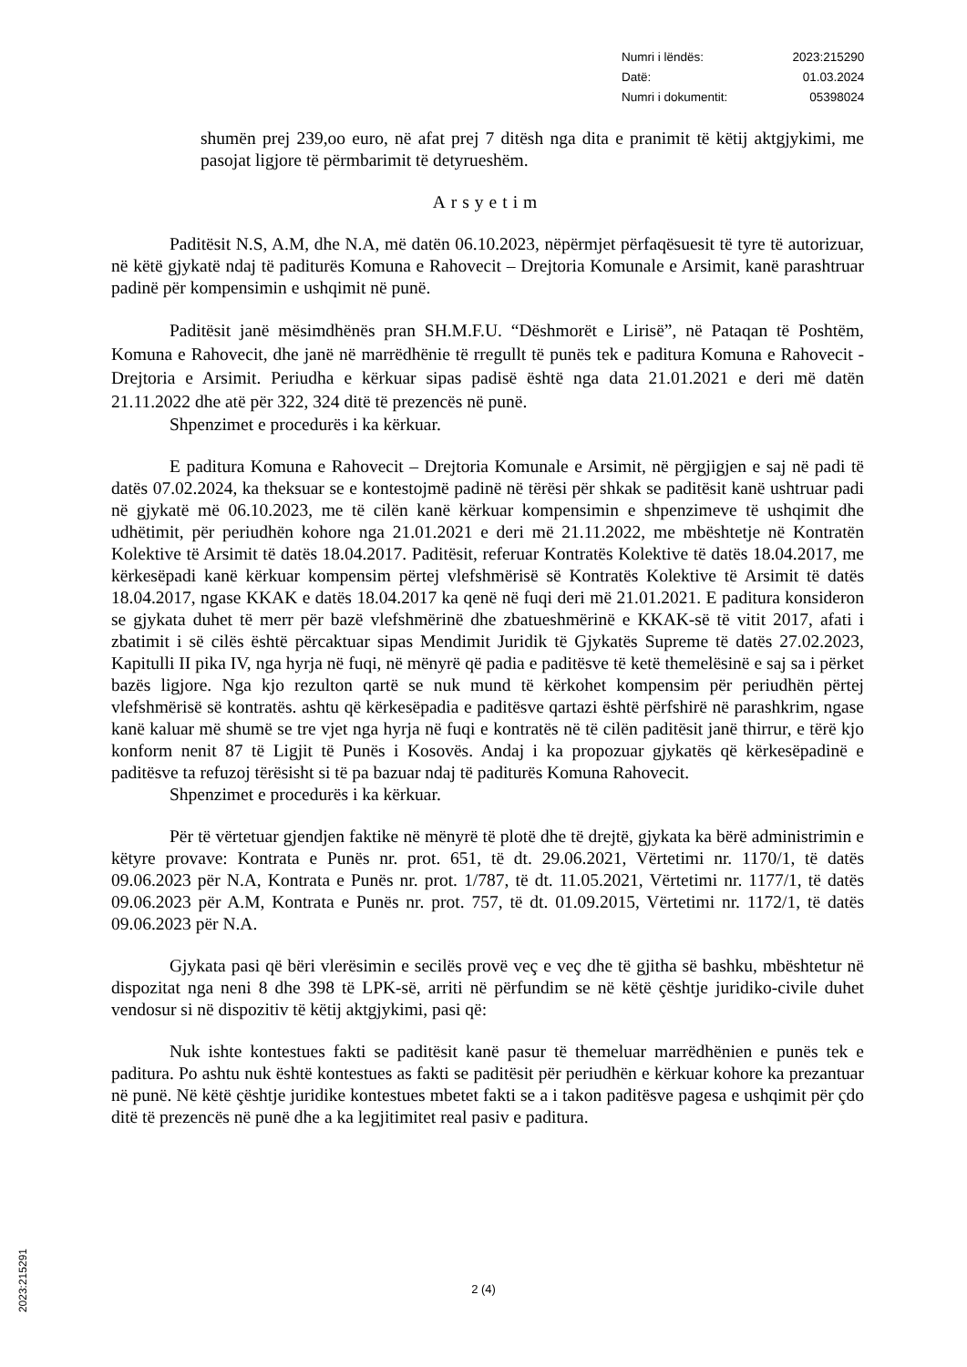| Numri i lëndës: | 2023:215290 |
| Datë: | 01.03.2024 |
| Numri i dokumentit: | 05398024 |
shumën prej 239,oo euro, në afat prej 7 ditësh nga dita e pranimit të këtij aktgjykimi, me pasojat ligjore të përmbarimit të detyrueshëm.
Arsyetim
Paditësit N.S, A.M, dhe N.A, më datën 06.10.2023, nëpërmjet përfaqësuesit të tyre të autorizuar, në këtë gjykatë ndaj të paditurës Komuna e Rahovecit – Drejtoria Komunale e Arsimit, kanë parashtruar padinë për kompensimin e ushqimit në punë.
Paditësit janë mësimdhënës pran SH.M.F.U. “Dëshmorët e Lirisë”, në Pataqan të Poshtëm, Komuna e Rahovecit, dhe janë në marrëdhënie të rregullt të punës tek e paditura Komuna e Rahovecit - Drejtoria e Arsimit. Periudha e kërkuar sipas padisë është nga data 21.01.2021 e deri më datën 21.11.2022 dhe atë për 322, 324 ditë të prezencës në punë.
Shpenzimet e procedurës i ka kërkuar.
E paditura Komuna e Rahovecit – Drejtoria Komunale e Arsimit, në përgjigjen e saj në padi të datës 07.02.2024, ka theksuar se e kontestojmë padinë në tërësi për shkak se paditësit kanë ushtruar padi në gjykatë më 06.10.2023, me të cilën kanë kërkuar kompensimin e shpenzimeve të ushqimit dhe udhëtimit, për periudhën kohore nga 21.01.2021 e deri më 21.11.2022, me mbështetje në Kontratën Kolektive të Arsimit të datës 18.04.2017. Paditësit, referuar Kontratës Kolektive të datës 18.04.2017, me kërkesëpadi kanë kërkuar kompensim përtej vlefshmërisë së Kontratës Kolektive të Arsimit të datës 18.04.2017, ngase KKAK e datës 18.04.2017 ka qenë në fuqi deri më 21.01.2021. E paditura konsideron se gjykata duhet të merr për bazë vlefshmërinë dhe zbatueshmërinë e KKAK-së të vitit 2017, afati i zbatimit i së cilës është përcaktuar sipas Mendimit Juridik të Gjykatës Supreme të datës 27.02.2023, Kapitulli II pika IV, nga hyrja në fuqi, në mënyrë që padia e paditësve të ketë themelësinë e saj sa i përket bazës ligjore. Nga kjo rezulton qartë se nuk mund të kërkohet kompensim për periudhën përtej vlefshmërisë së kontratës. ashtu që kërkesëpadia e paditësve qartazi është përfshirë në parashkrim, ngase kanë kaluar më shumë se tre vjet nga hyrja në fuqi e kontratës në të cilën paditësit janë thirrur, e tërë kjo konform nenit 87 të Ligjit të Punës i Kosovës. Andaj i ka propozuar gjykatës që kërkesëpadinë e paditësve ta refuzoj tërësisht si të pa bazuar ndaj të paditurës Komuna Rahovecit.
Shpenzimet e procedurës i ka kërkuar.
Për të vërtetuar gjendjen faktike në mënyrë të plotë dhe të drejtë, gjykata ka bërë administrimin e këtyre provave: Kontrata e Punës nr. prot. 651, të dt. 29.06.2021, Vërtetimi nr. 1170/1, të datës 09.06.2023 për N.A, Kontrata e Punës nr. prot. 1/787, të dt. 11.05.2021, Vërtetimi nr. 1177/1, të datës 09.06.2023 për A.M, Kontrata e Punës nr. prot. 757, të dt. 01.09.2015, Vërtetimi nr. 1172/1, të datës 09.06.2023 për N.A.
Gjykata pasi që bëri vlerësimin e secilës provë veç e veç dhe të gjitha së bashku, mbështetur në dispozitat nga neni 8 dhe 398 të LPK-së, arriti në përfundim se në këtë çështje juridiko-civile duhet vendosur si në dispozitiv të këtij aktgjykimi, pasi që:
Nuk ishte kontestues fakti se paditësit kanë pasur të themeluar marrëdhënien e punës tek e paditura. Po ashtu nuk është kontestues as fakti se paditësit për periudhën e kërkuar kohore ka prezantuar në punë. Në këtë çështje juridike kontestues mbetet fakti se a i takon paditësve pagesa e ushqimit për çdo ditë të prezencës në punë dhe a ka legjitimitet real pasiv e paditura.
2 (4)
2023:215291